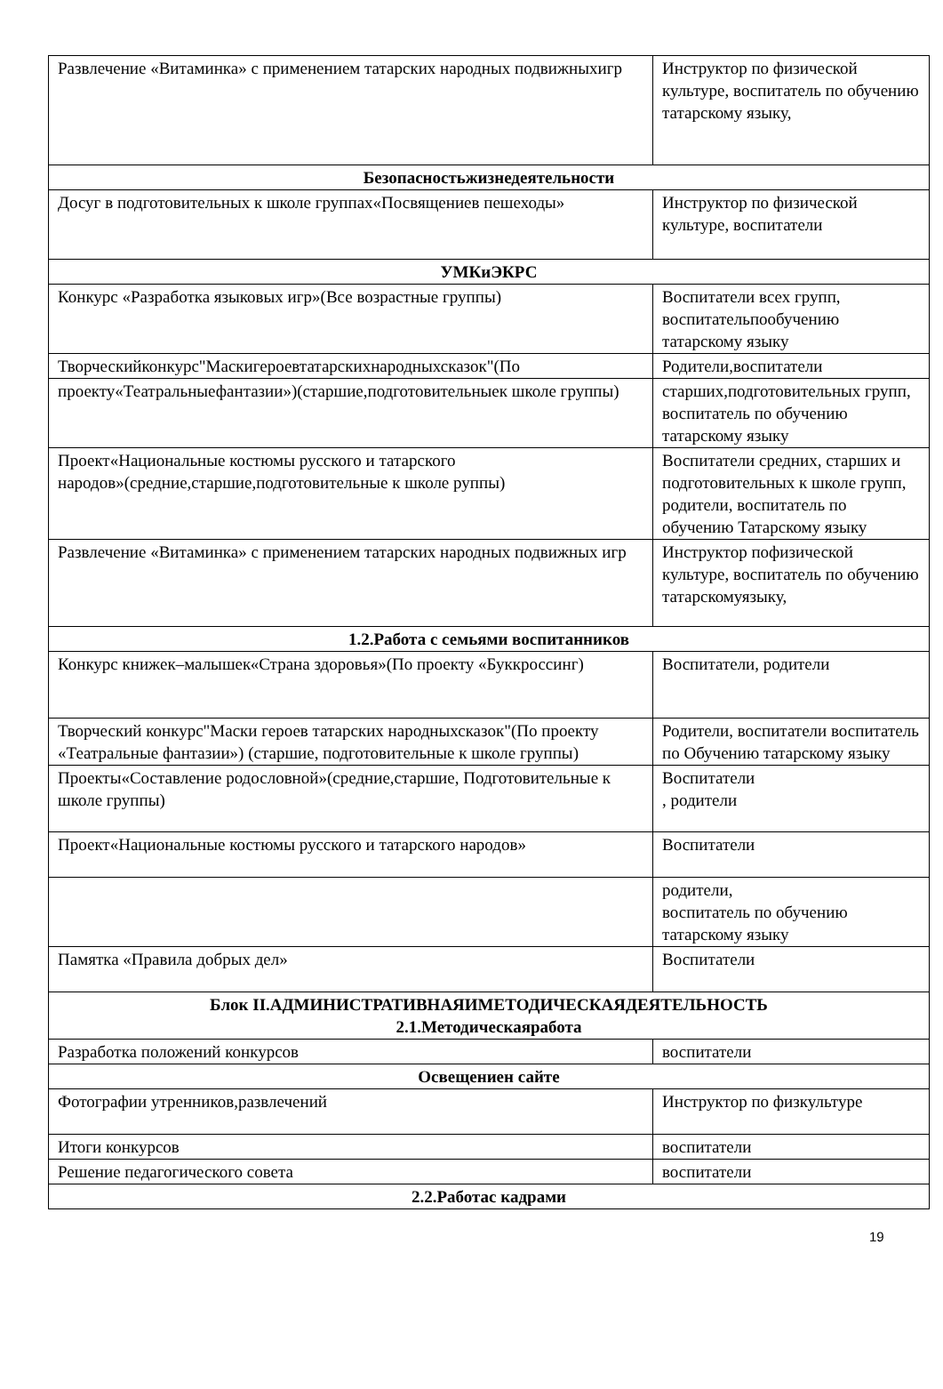| Развлечение «Витаминка» с применением татарских народных подвижныхигр | Инструктор по физической культуре, воспитатель по обучению татарскому языку, |
| Безопасностьжизнедеятельности | |
| Досуг в подготовительных к школе группах«Посвящениев пешеходы» | Инструктор по физической культуре, воспитатели |
| УМКиЭКРС | |
| Конкурс «Разработка языковых игр»(Все возрастные группы) | Воспитатели всех групп, воспитательпообучению татарскому языку |
| Творческийконкурс"Маскигероевтатарскихнародныхсказок"(По | Родители,воспитатели |
| проекту«Театральныефантазии»)(старшие,подготовительныек школе группы) | старших,подготовительных групп, воспитатель по обучению татарскому языку |
| Проект«Национальные костюмы русского и татарского народов»(средние,старшие,подготовительные к школе руппы) | Воспитатели средних, старших и подготовительных к школе групп, родители, воспитатель по обучению Татарскому языку |
| Развлечение «Витаминка» с применением татарских народных подвижных игр | Инструктор пофизической культуре, воспитатель по обучению татарскомуязыку, |
| 1.2.Работа с семьями воспитанников | |
| Конкурс книжек–малышек«Страна здоровья»(По проекту «Буккроссинг) | Воспитатели, родители |
| Творческий конкурс"Маски героев татарских народныхсказок"(По проекту «Театральные фантазии») (старшие, подготовительные к школе группы) | Родители, воспитатели воспитатель по Обучению татарскому языку |
| Проекты«Составление родословной»(средние,старшие, Подготовительные к школе группы) | Воспитатели , родители |
| Проект«Национальные костюмы русского и татарского народов» | Воспитатели |
| | родители, воспитатель по обучению татарскому языку |
| Памятка «Правила добрых дел» | Воспитатели |
| Блок II.АДМИНИСТРАТИВНАЯИМЕТОДИЧЕСКАЯДЕЯТЕЛЬНОСТЬ 2.1.Методическаяработа | |
| Разработка положений конкурсов | воспитатели |
| Освещениен сайте | |
| Фотографии утренников,развлечений | Инструктор по физкультуре |
| Итоги конкурсов | воспитатели |
| Решение педагогического совета | воспитатели |
| 2.2.Работас кадрами | |
19